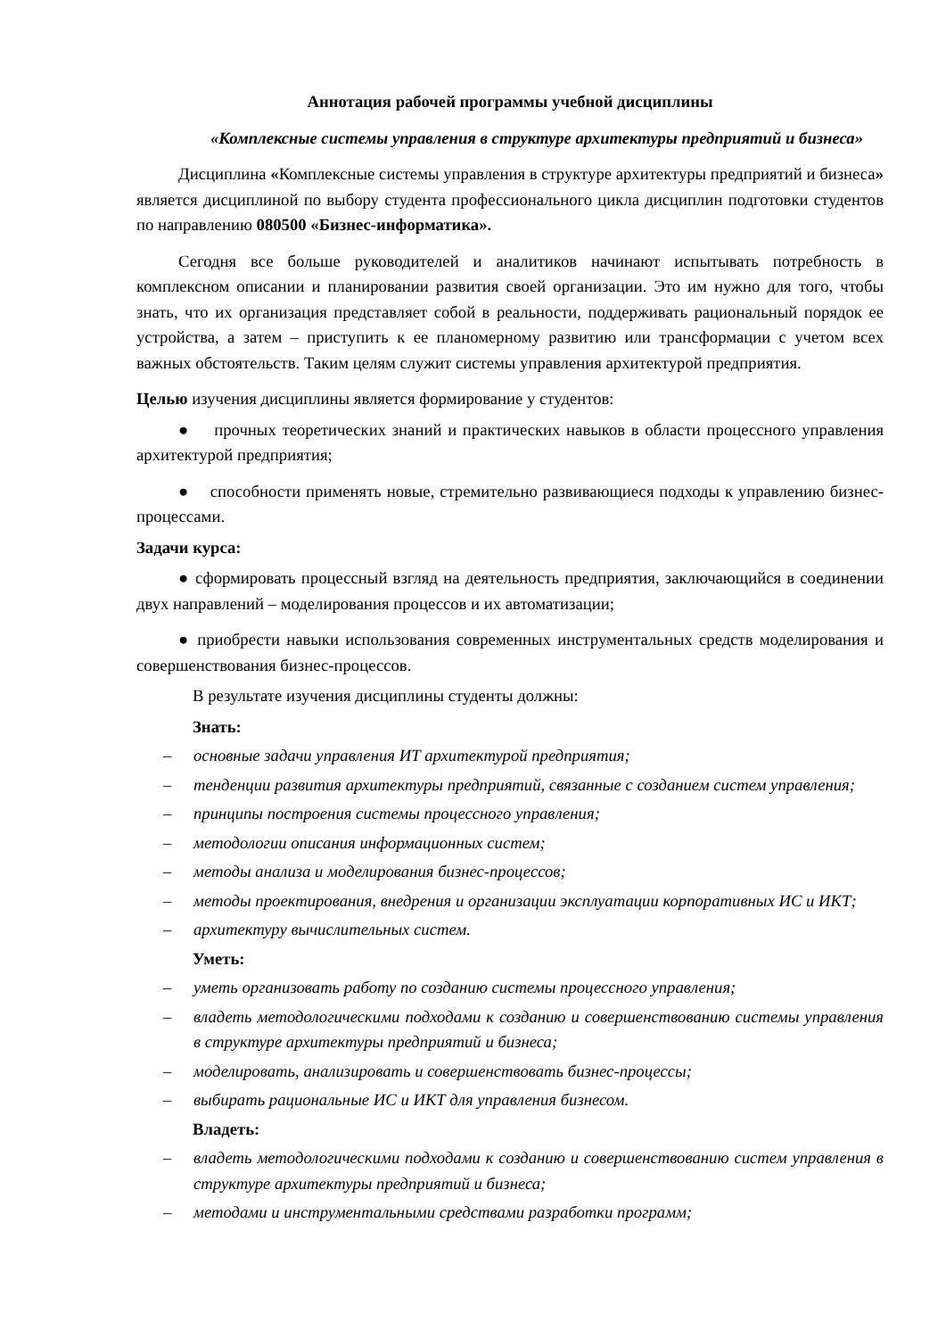Аннотация рабочей программы учебной дисциплины
«Комплексные системы управления в структуре архитектуры предприятий и бизнеса»
Дисциплина «Комплексные системы управления в структуре архитектуры предприятий и бизнеса» является дисциплиной по выбору студента профессионального цикла дисциплин подготовки студентов по направлению 080500 «Бизнес-информатика».
Сегодня все больше руководителей и аналитиков начинают испытывать потребность в комплексном описании и планировании развития своей организации. Это им нужно для того, чтобы знать, что их организация представляет собой в реальности, поддерживать рациональный порядок ее устройства, а затем – приступить к ее планомерному развитию или трансформации с учетом всех важных обстоятельств. Таким целям служит системы управления архитектурой предприятия.
Целью изучения дисциплины является формирование у студентов:
● прочных теоретических знаний и практических навыков в области процессного управления архитектурой предприятия;
● способности применять новые, стремительно развивающиеся подходы к управлению бизнес-процессами.
Задачи курса:
● сформировать процессный взгляд на деятельность предприятия, заключающийся в соединении двух направлений – моделирования процессов и их автоматизации;
● приобрести навыки использования современных инструментальных средств моделирования и совершенствования бизнес-процессов.
В результате изучения дисциплины студенты должны:
Знать:
– основные задачи управления ИТ архитектурой предприятия;
– тенденции развития архитектуры предприятий, связанные с созданием систем управления;
– принципы построения системы процессного управления;
– методологии описания информационных систем;
– методы анализа и моделирования бизнес-процессов;
– методы проектирования, внедрения и организации эксплуатации корпоративных ИС и ИКТ;
– архитектуру вычислительных систем.
Уметь:
– уметь организовать работу по созданию системы процессного управления;
– владеть методологическими подходами к созданию и совершенствованию системы управления в структуре архитектуры предприятий и бизнеса;
– моделировать, анализировать и совершенствовать бизнес-процессы;
– выбирать рациональные ИС и ИКТ для управления бизнесом.
Владеть:
– владеть методологическими подходами к созданию и совершенствованию систем управления в структуре архитектуры предприятий и бизнеса;
– методами и инструментальными средствами разработки программ;